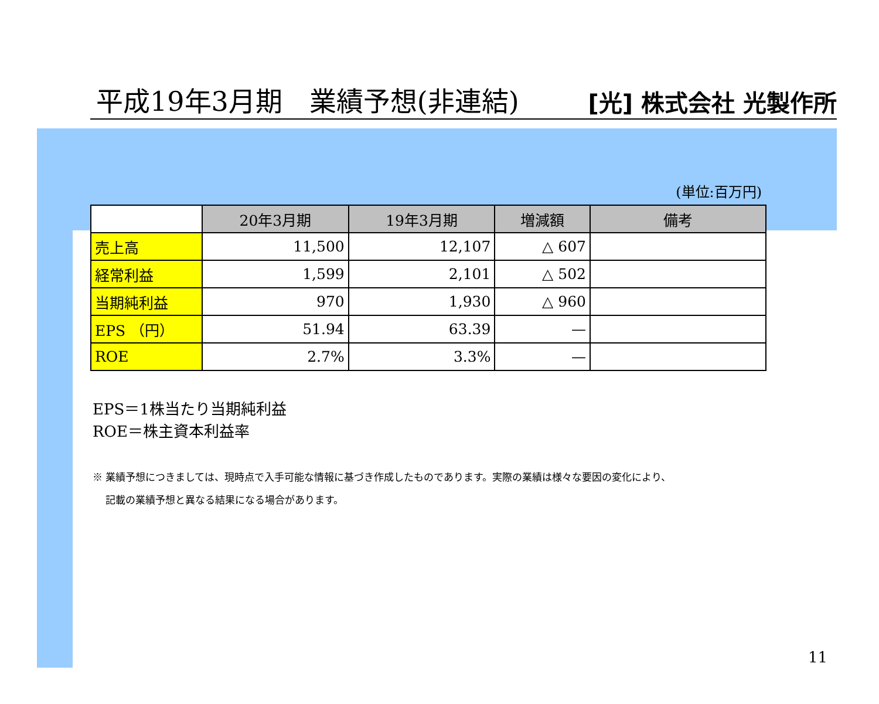平成19年3月期　業績予想(非連結) [光] 株式会社 光製作所
(単位:百万円)
| | 20年3月期 | 19年3月期 | 増減額 | 備考 |
| --- | --- | --- | --- | --- |
| 売上高 | 11,500 | 12,107 | △ 607 | |
| 経常利益 | 1,599 | 2,101 | △ 502 | |
| 当期純利益 | 970 | 1,930 | △ 960 | |
| EPS （円） | 51.94 | 63.39 | — | |
| ROE | 2.7% | 3.3% | — | |
EPS＝1株当たり当期純利益
ROE＝株主資本利益率
※ 業績予想につきましては、現時点で入手可能な情報に基づき作成したものであります。実際の業績は様々な要因の変化により、
　 記載の業績予想と異なる結果になる場合があります。
11